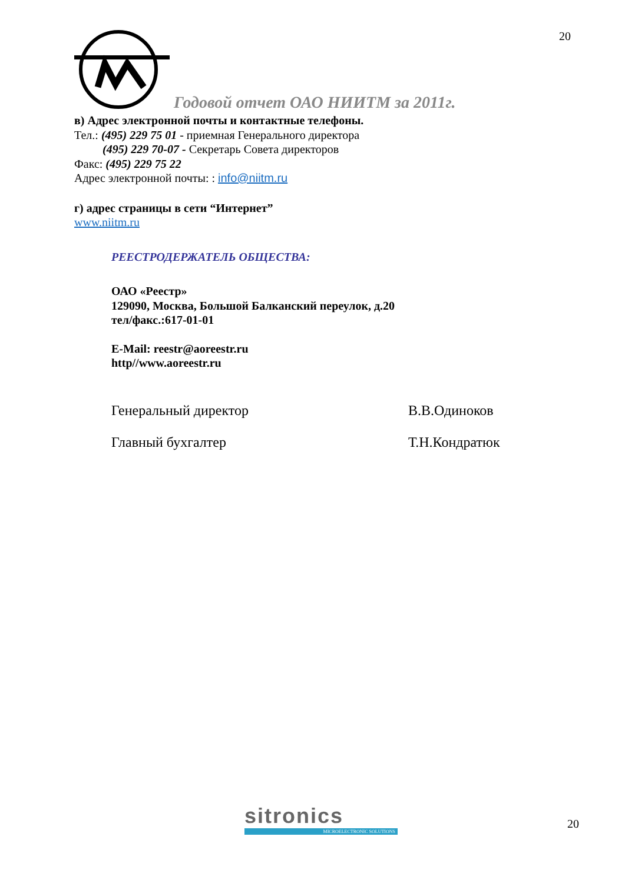20
Годовой отчет ОАО НИИТМ за 2011г.
в) Адрес электронной почты и контактные телефоны.
Тел.: (495) 229 75 01 - приемная Генерального директора
(495) 229 70-07 - Секретарь Совета директоров
Факс: (495) 229 75 22
Адрес электронной почты: : info@niitm.ru
г) адрес страницы в сети “Интернет”
www.niitm.ru
РЕЕСТРОДЕРЖАТЕЛЬ ОБЩЕСТВА:
ОАО «Реестр»
129090, Москва, Большой Балканский переулок, д.20
тел/факс.:617-01-01
E-Mail: reestr@aoreestr.ru
http//www.aoreestr.ru
Генеральный директор В.В.Одиноков
Главный бухгалтер Т.Н.Кондратюк
sitronics
MICROELECTRONIC SOLUTIONS
20